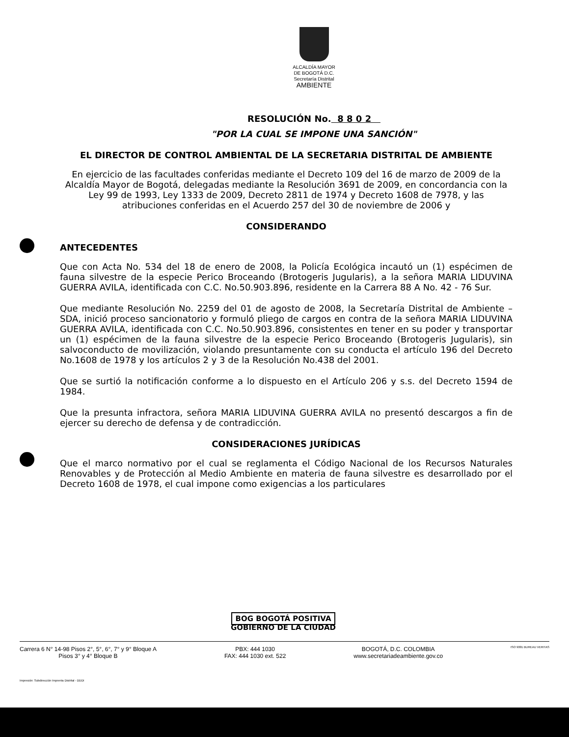ALCALDÍA MAYOR
DE BOGOTÁ D.C.
Secretaría Distrital
AMBIENTE
RESOLUCIÓN No. 8 8 0 2
"POR LA CUAL SE IMPONE UNA SANCIÓN"
EL DIRECTOR DE CONTROL AMBIENTAL DE LA SECRETARIA DISTRITAL DE AMBIENTE
En ejercicio de las facultades conferidas mediante el Decreto 109 del 16 de marzo de 2009 de la Alcaldía Mayor de Bogotá, delegadas mediante la Resolución 3691 de 2009, en concordancia con la Ley 99 de 1993, Ley 1333 de 2009, Decreto 2811 de 1974 y Decreto 1608 de 7978, y las atribuciones conferidas en el Acuerdo 257 del 30 de noviembre de 2006 y
CONSIDERANDO
ANTECEDENTES
Que con Acta No. 534 del 18 de enero de 2008, la Policía Ecológica incautó un (1) espécimen de fauna silvestre de la especie Perico Broceando (Brotogeris Jugularis), a la señora MARIA LIDUVINA GUERRA AVILA, identificada con C.C. No.50.903.896, residente en la Carrera 88 A No. 42 - 76 Sur.
Que mediante Resolución No. 2259 del 01 de agosto de 2008, la Secretaría Distrital de Ambiente – SDA, inició proceso sancionatorio y formuló pliego de cargos en contra de la señora MARIA LIDUVINA GUERRA AVILA, identificada con C.C. No.50.903.896, consistentes en tener en su poder y transportar un (1) espécimen de la fauna silvestre de la especie Perico Broceando (Brotogeris Jugularis), sin salvoconducto de movilización, violando presuntamente con su conducta el artículo 196 del Decreto No.1608 de 1978 y los artículos 2 y 3 de la Resolución No.438 del 2001.
Que se surtió la notificación conforme a lo dispuesto en el Artículo 206 y s.s. del Decreto 1594 de 1984.
Que la presunta infractora, señora MARIA LIDUVINA GUERRA AVILA no presentó descargos a fin de ejercer su derecho de defensa y de contradicción.
CONSIDERACIONES JURÍDICAS
Que el marco normativo por el cual se reglamenta el Código Nacional de los Recursos Naturales Renovables y de Protección al Medio Ambiente en materia de fauna silvestre es desarrollado por el Decreto 1608 de 1978, el cual impone como exigencias a los particulares
BOG BOGOTÁ POSITIVA
GOBIERNO DE LA CIUDAD
Carrera 6 N° 14-98 Pisos 2°, 5°, 6°, 7° y 9° Bloque A
Pisos 3° y 4° Bloque B
PBX: 444 1030
FAX: 444 1030 ext. 522
BOGOTÁ, D.C. COLOMBIA
www.secretariadeambiente.gov.co
ISO 9001 BUREAU VERITAS
Impresión: Subdirección Imprenta Distrital - DDDI